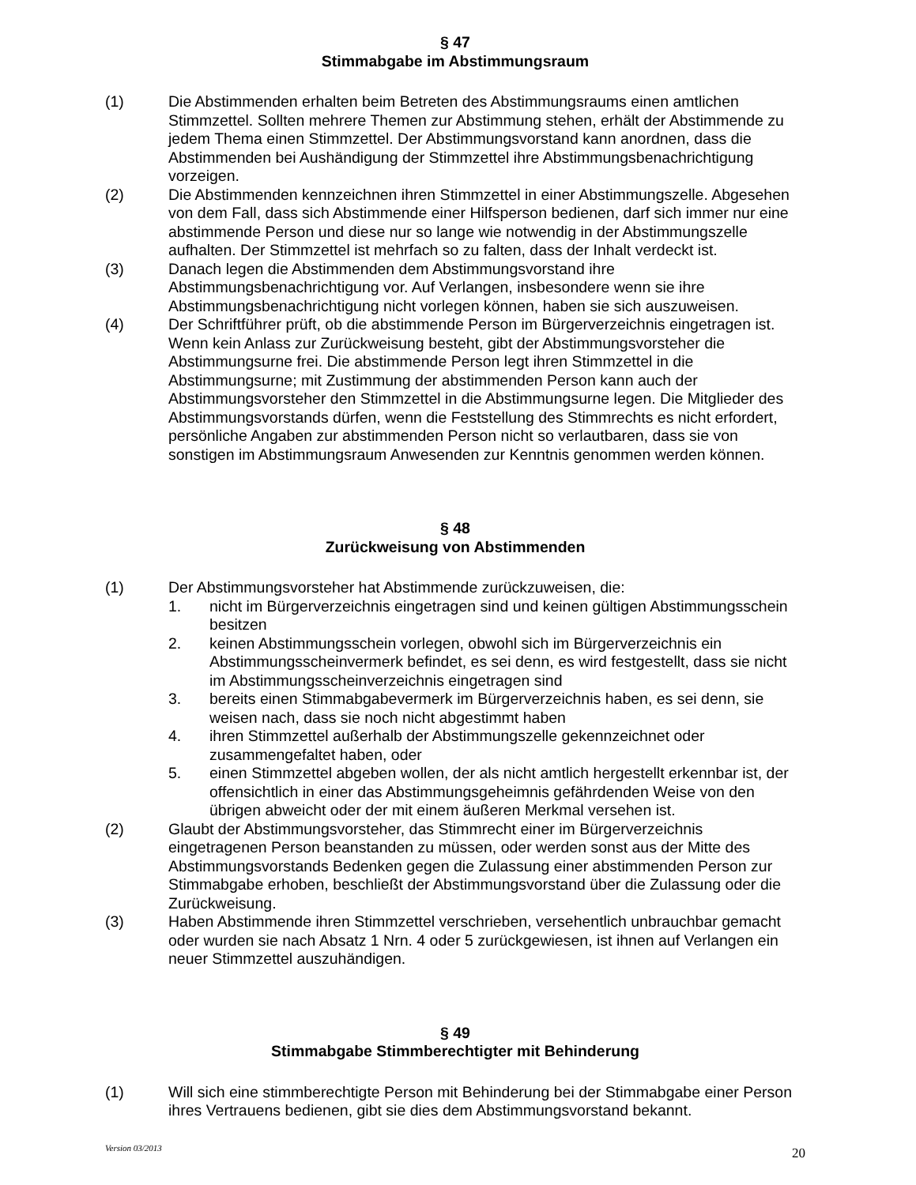§ 47
Stimmabgabe im Abstimmungsraum
(1) Die Abstimmenden erhalten beim Betreten des Abstimmungsraums einen amtlichen Stimmzettel. Sollten mehrere Themen zur Abstimmung stehen, erhält der Abstimmende zu jedem Thema einen Stimmzettel. Der Abstimmungsvorstand kann anordnen, dass die Abstimmenden bei Aushändigung der Stimmzettel ihre Abstimmungsbenachrichtigung vorzeigen.
(2) Die Abstimmenden kennzeichnen ihren Stimmzettel in einer Abstimmungszelle. Abgesehen von dem Fall, dass sich Abstimmende einer Hilfsperson bedienen, darf sich immer nur eine abstimmende Person und diese nur so lange wie notwendig in der Abstimmungszelle aufhalten. Der Stimmzettel ist mehrfach so zu falten, dass der Inhalt verdeckt ist.
(3) Danach legen die Abstimmenden dem Abstimmungsvorstand ihre Abstimmungsbenachrichtigung vor. Auf Verlangen, insbesondere wenn sie ihre Abstimmungsbenachrichtigung nicht vorlegen können, haben sie sich auszuweisen.
(4) Der Schriftführer prüft, ob die abstimmende Person im Bürgerverzeichnis eingetragen ist. Wenn kein Anlass zur Zurückweisung besteht, gibt der Abstimmungsvorsteher die Abstimmungsurne frei. Die abstimmende Person legt ihren Stimmzettel in die Abstimmungsurne; mit Zustimmung der abstimmenden Person kann auch der Abstimmungsvorsteher den Stimmzettel in die Abstimmungsurne legen. Die Mitglieder des Abstimmungsvorstands dürfen, wenn die Feststellung des Stimmrechts es nicht erfordert, persönliche Angaben zur abstimmenden Person nicht so verlautbaren, dass sie von sonstigen im Abstimmungsraum Anwesenden zur Kenntnis genommen werden können.
§ 48
Zurückweisung von Abstimmenden
(1) Der Abstimmungsvorsteher hat Abstimmende zurückzuweisen, die:
1. nicht im Bürgerverzeichnis eingetragen sind und keinen gültigen Abstimmungsschein besitzen
2. keinen Abstimmungsschein vorlegen, obwohl sich im Bürgerverzeichnis ein Abstimmungsscheinvermerk befindet, es sei denn, es wird festgestellt, dass sie nicht im Abstimmungsscheinverzeichnis eingetragen sind
3. bereits einen Stimmabgabevermerk im Bürgerverzeichnis haben, es sei denn, sie weisen nach, dass sie noch nicht abgestimmt haben
4. ihren Stimmzettel außerhalb der Abstimmungszelle gekennzeichnet oder zusammengefaltet haben, oder
5. einen Stimmzettel abgeben wollen, der als nicht amtlich hergestellt erkennbar ist, der offensichtlich in einer das Abstimmungsgeheimnis gefährdenden Weise von den übrigen abweicht oder der mit einem äußeren Merkmal versehen ist.
(2) Glaubt der Abstimmungsvorsteher, das Stimmrecht einer im Bürgerverzeichnis eingetragenen Person beanstanden zu müssen, oder werden sonst aus der Mitte des Abstimmungsvorstands Bedenken gegen die Zulassung einer abstimmenden Person zur Stimmabgabe erhoben, beschließt der Abstimmungsvorstand über die Zulassung oder die Zurückweisung.
(3) Haben Abstimmende ihren Stimmzettel verschrieben, versehentlich unbrauchbar gemacht oder wurden sie nach Absatz 1 Nrn. 4 oder 5 zurückgewiesen, ist ihnen auf Verlangen ein neuer Stimmzettel auszuhändigen.
§ 49
Stimmabgabe Stimmberechtigter mit Behinderung
(1) Will sich eine stimmberechtigte Person mit Behinderung bei der Stimmabgabe einer Person ihres Vertrauens bedienen, gibt sie dies dem Abstimmungsvorstand bekannt.
Version 03/2013 20